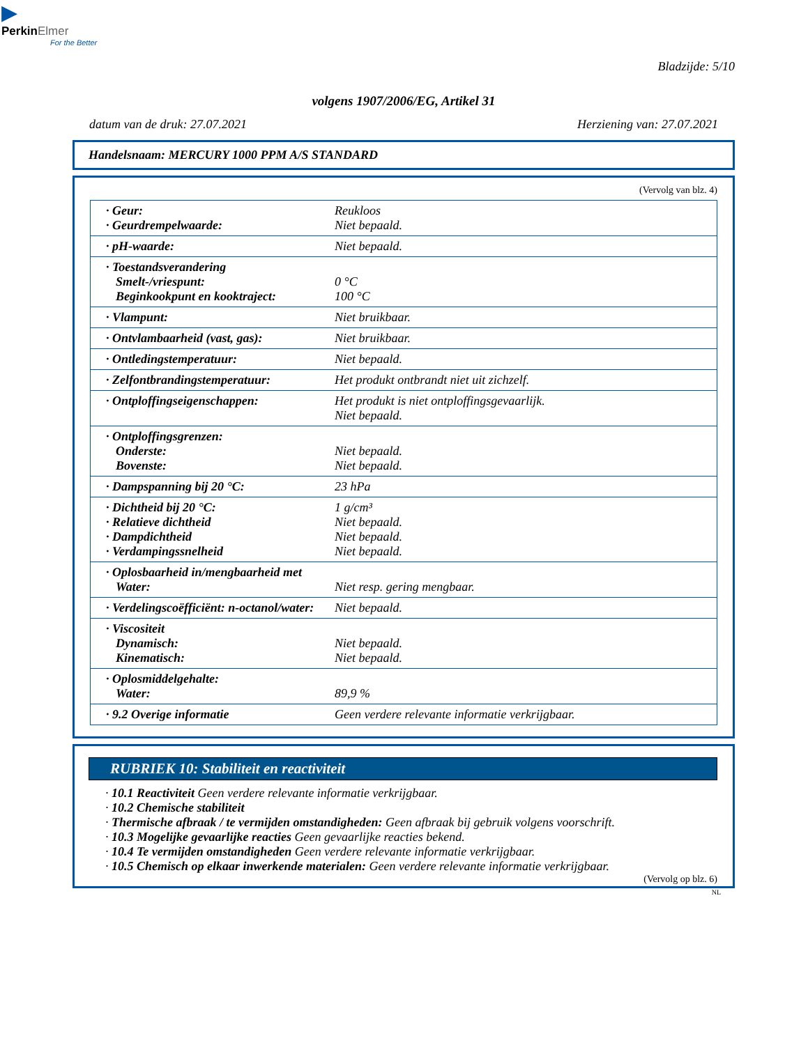▶
Perkin Elmer
For the Better
Bladzijde: 5/10
volgens 1907/2006/EG, Artikel 31
datum van de druk: 27.07.2021 Herziening van: 27.07.2021
Handelsnaam: MERCURY 1000 PPM A/S STANDARD
(Vervolg van blz. 4)
| · Geur: · Geurdrempelwaarde: | Reukloos Niet bepaald. |
| · pH-waarde: | Niet bepaald. |
| · Toestandsverandering Smelt-/vriespunt: Beginkookpunt en kooktraject: | 0 °C 100 °C |
| · Vlampunt: | Niet bruikbaar. |
| · Ontvlambaarheid (vast, gas): | Niet bruikbaar. |
| · Ontledingstemperatuur: | Niet bepaald. |
| · Zelfontbrandingstemperatuur: | Het produkt ontbrandt niet uit zichzelf. |
| · Ontploffingseigenschappen: | Het produkt is niet ontploffingsgevaarlijk. Niet bepaald. |
| · Ontploffingsgrenzen: Onderste: Bovenste: | Niet bepaald. Niet bepaald. |
| · Dampspanning bij 20 °C: | 23 hPa |
| · Dichtheid bij 20 °C: · Relatieve dichtheid · Dampdichtheid · Verdampingssnelheid | 1 g/cm³ Niet bepaald. Niet bepaald. Niet bepaald. |
| · Oplosbaarheid in/mengbaarheid met Water: | Niet resp. gering mengbaar. |
| · Verdelingscoëfficiënt: n-octanol/water: | Niet bepaald. |
| · Viscositeit Dynamisch: Kinematisch: | Niet bepaald. Niet bepaald. |
| · Oplosmiddelgehalte: Water: | 89,9 % |
| · 9.2 Overige informatie | Geen verdere relevante informatie verkrijgbaar. |
RUBRIEK 10: Stabiliteit en reactiviteit
· 10.1 Reactiviteit Geen verdere relevante informatie verkrijgbaar.
· 10.2 Chemische stabiliteit
· Thermische afbraak / te vermijden omstandigheden: Geen afbraak bij gebruik volgens voorschrift.
· 10.3 Mogelijke gevaarlijke reacties Geen gevaarlijke reacties bekend.
· 10.4 Te vermijden omstandigheden Geen verdere relevante informatie verkrijgbaar.
· 10.5 Chemisch op elkaar inwerkende materialen: Geen verdere relevante informatie verkrijgbaar.
(Vervolg op blz. 6)
NL